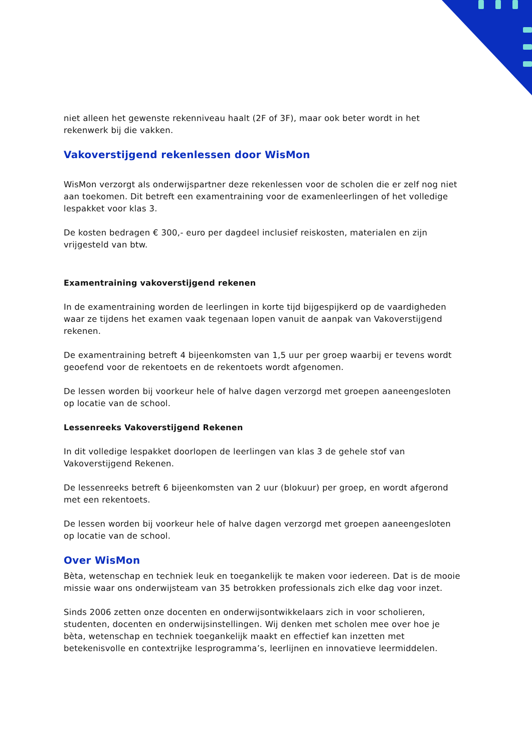niet alleen het gewenste rekenniveau haalt (2F of 3F), maar ook beter wordt in het rekenwerk bij die vakken.
Vakoverstijgend rekenlessen door WisMon
WisMon verzorgt als onderwijspartner deze rekenlessen voor de scholen die er zelf nog niet aan toekomen. Dit betreft een examentraining voor de examenleerlingen of het volledige lespakket voor klas 3.
De kosten bedragen € 300,- euro per dagdeel inclusief reiskosten, materialen en zijn vrijgesteld van btw.
Examentraining vakoverstijgend rekenen
In de examentraining worden de leerlingen in korte tijd bijgespijkerd op de vaardigheden waar ze tijdens het examen vaak tegenaan lopen vanuit de aanpak van Vakoverstijgend rekenen.
De examentraining betreft 4 bijeenkomsten van 1,5 uur per groep waarbij er tevens wordt geoefend voor de rekentoets en de rekentoets wordt afgenomen.
De lessen worden bij voorkeur hele of halve dagen verzorgd met groepen aaneengesloten op locatie van de school.
Lessenreeks Vakoverstijgend Rekenen
In dit volledige lespakket doorlopen de leerlingen van klas 3 de gehele stof van Vakoverstijgend Rekenen.
De lessenreeks betreft 6 bijeenkomsten van 2 uur (blokuur) per groep, en wordt afgerond met een rekentoets.
De lessen worden bij voorkeur hele of halve dagen verzorgd met groepen aaneengesloten op locatie van de school.
Over WisMon
Bèta, wetenschap en techniek leuk en toegankelijk te maken voor iedereen. Dat is de mooie missie waar ons onderwijsteam van 35 betrokken professionals zich elke dag voor inzet.
Sinds 2006 zetten onze docenten en onderwijsontwikkelaars zich in voor scholieren, studenten, docenten en onderwijsinstellingen. Wij denken met scholen mee over hoe je bèta, wetenschap en techniek toegankelijk maakt en effectief kan inzetten met betekenisvolle en contextrijke lesprogramma’s, leerlijnen en innovatieve leermiddelen.